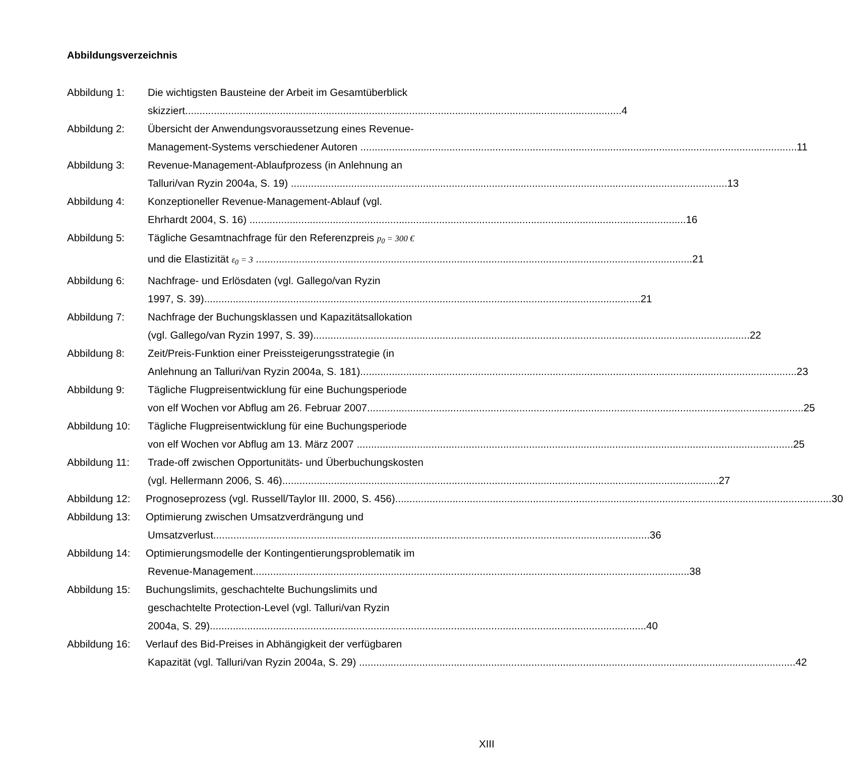Abbildungsverzeichnis
Abbildung 1: Die wichtigsten Bausteine der Arbeit im Gesamtüberblick
skizziert 4
Abbildung 2: Übersicht der Anwendungsvoraussetzung eines Revenue-
Management-Systems verschiedener Autoren 11
Abbildung 3: Revenue-Management-Ablaufprozess (in Anlehnung an
Talluri/van Ryzin 2004a, S. 19) 13
Abbildung 4: Konzeptioneller Revenue-Management-Ablauf (vgl.
Ehrhardt 2004, S. 16) 16
Abbildung 5: Tägliche Gesamtnachfrage für den Referenzpreis p<sub>0</sub> = 300 €
und die Elastizität ε<sub>0</sub> = 3 21
Abbildung 6: Nachfrage- und Erlösdaten (vgl. Gallego/van Ryzin
1997, S. 39) 21
Abbildung 7: Nachfrage der Buchungsklassen und Kapazitätsallokation
(vgl. Gallego/van Ryzin 1997, S. 39) 22
Abbildung 8: Zeit/Preis-Funktion einer Preissteigerungsstrategie (in
Anlehnung an Talluri/van Ryzin 2004a, S. 181) 23
Abbildung 9: Tägliche Flugpreisentwicklung für eine Buchungsperiode
von elf Wochen vor Abflug am 26. Februar 2007 25
Abbildung 10: Tägliche Flugpreisentwicklung für eine Buchungsperiode
von elf Wochen vor Abflug am 13. März 2007 25
Abbildung 11: Trade-off zwischen Opportunitäts- und Überbuchungskosten
(vgl. Hellermann 2006, S. 46) 27
Abbildung 12:
Prognoseprozess (vgl. Russell/Taylor III. 2000, S. 456) 30
Abbildung 13:
Optimierung zwischen Umsatzverdrängung und
Umsatzverlust 36
Abbildung 14:
Optimierungsmodelle der Kontingentierungsproblematik im
Revenue-Management 38
Abbildung 15:
Buchungslimits, geschachtelte Buchungslimits und
geschachtelte Protection-Level (vgl. Talluri/van Ryzin
2004a, S. 29) 40
Abbildung 16:
Verlauf des Bid-Preises in Abhängigkeit der verfügbaren
Kapazität (vgl. Talluri/van Ryzin 2004a, S. 29) 42
XIII